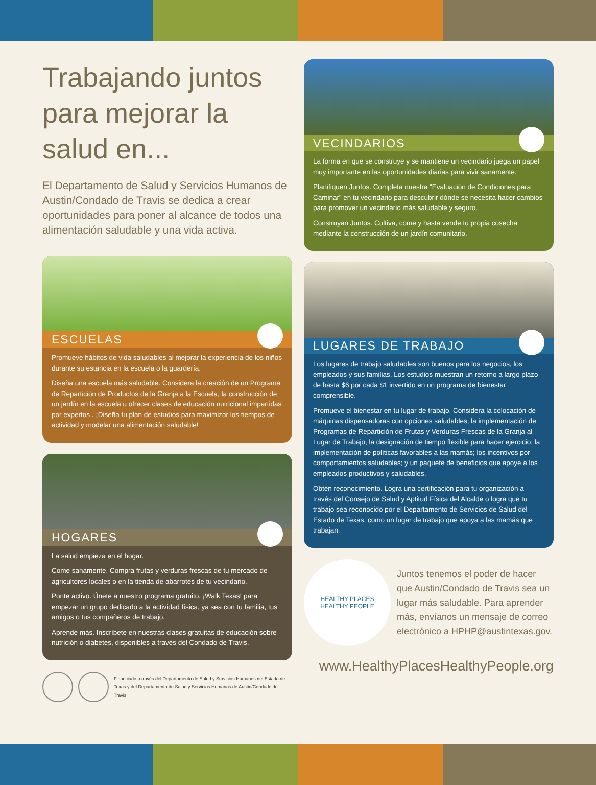Trabajando juntos para mejorar la salud en...
El Departamento de Salud y Servicios Humanos de Austin/Condado de Travis se dedica a crear oportunidades para poner al alcance de todos una alimentación saludable y una vida activa.
ESCUELAS
Promueve hábitos de vida saludables al mejorar la experiencia de los niños durante su estancia en la escuela o la guardería.
Diseña una escuela más saludable. Considera la creación de un Programa de Repartición de Productos de la Granja a la Escuela, la construcción de un jardín en la escuela u ofrecer clases de educación nutricional impartidas por expertos . ¡Diseña tu plan de estudios para maximizar los tiempos de actividad y modelar una alimentación saludable!
HOGARES
La salud empieza en el hogar.
Come sanamente. Compra frutas y verduras frescas de tu mercado de agricultores locales o en la tienda de abarrotes de tu vecindario.
Ponte activo. Únete a nuestro programa gratuito, ¡Walk Texas! para empezar un grupo dedicado a la actividad física, ya sea con tu familia, tus amigos o tus compañeros de trabajo.
Aprende más. Inscríbete en nuestras clases gratuitas de educación sobre nutrición o diabetes, disponibles a través del Condado de Travis.
Financiado a través del Departamento de Salud y Servicios Humanos del Estado de Texas y del Departamento de Salud y Servicios Humanos de Austin/Condado de Travis.
VECINDARIOS
La forma en que se construye y se mantiene un vecindario juega un papel muy importante en las oportunidades diarias para vivir sanamente.
Planifiquen Juntos. Completa nuestra “Evaluación de Condiciones para Caminar” en tu vecindario para descubrir dónde se necesita hacer cambios para promover un vecindario más saludable y seguro.
Construyan Juntos. Cultiva, come y hasta vende tu propia cosecha mediante la construcción de un jardín comunitario.
LUGARES DE TRABAJO
Los lugares de trabajo saludables son buenos para los negocios, los empleados y sus familias. Los estudios muestran un retorno a largo plazo de hasta $6 por cada $1 invertido en un programa de bienestar comprensible.
Promueve el bienestar en tu lugar de trabajo. Considera la colocación de máquinas dispensadoras con opciones saludables; la implementación de Programas de Repartición de Frutas y Verduras Frescas de la Granja al Lugar de Trabajo; la designación de tiempo flexible para hacer ejercicio; la implementación de políticas favorables a las mamás; los incentivos por comportamientos saludables; y un paquete de beneficios que apoye a los empleados productivos y saludables.
Obtén reconocimiento. Logra una certificación para tu organización a través del Consejo de Salud y Aptitud Física del Alcalde o logra que tu trabajo sea reconocido por el Departamento de Servicios de Salud del Estado de Texas, como un lugar de trabajo que apoya a las mamás que trabajan.
HEALTHY PLACES
HEALTHY PEOPLE
Juntos tenemos el poder de hacer que Austin/Condado de Travis sea un lugar más saludable. Para aprender más, envíanos un mensaje de correo electrónico a HPHP@austintexas.gov.
www.HealthyPlacesHealthyPeople.org